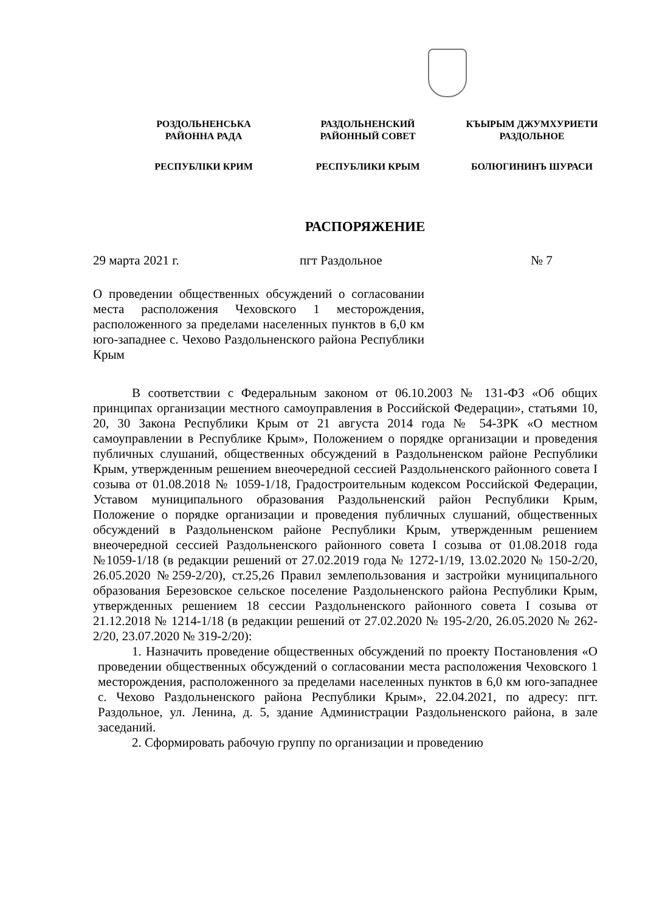РОЗДОЛЬНЕНСЬКА
РАЙОННА РАДА
РЕСПУБЛІКИ КРИМ
РАЗДОЛЬНЕНСКИЙ
РАЙОННЫЙ СОВЕТ
РЕСПУБЛИКИ КРЫМ
КЪЫРЫМ ДЖУМХУРИЕТИ
РАЗДОЛЬНОЕ
БОЛЮГИНИНЪ ШУРАСИ
РАСПОРЯЖЕНИЕ
29 марта 2021 г. пгт Раздольное № 7
О проведении общественных обсуждений о согласовании места расположения Чеховского 1 месторождения, расположенного за пределами населенных пунктов в 6,0 км юго-западнее с. Чехово Раздольненского района Республики Крым
В соответствии с Федеральным законом от 06.10.2003 № 131-ФЗ «Об общих принципах организации местного самоуправления в Российской Федерации», статьями 10, 20, 30 Закона Республики Крым от 21 августа 2014 года № 54-ЗРК «О местном самоуправлении в Республике Крым», Положением о порядке организации и проведения публичных слушаний, общественных обсуждений в Раздольненском районе Республики Крым, утвержденным решением внеочередной сессией Раздольненского районного совета I созыва от 01.08.2018 № 1059-1/18, Градостроительным кодексом Российской Федерации, Уставом муниципального образования Раздольненский район Республики Крым, Положение о порядке организации и проведения публичных слушаний, общественных обсуждений в Раздольненском районе Республики Крым, утвержденным решением внеочередной сессией Раздольненского районного совета I созыва от 01.08.2018 года №1059-1/18 (в редакции решений от 27.02.2019 года № 1272-1/19, 13.02.2020 № 150-2/20, 26.05.2020 №259-2/20), ст.25,26 Правил землепользования и застройки муниципального образования Березовское сельское поселение Раздольненского района Республики Крым, утвержденных решением 18 сессии Раздольненского районного совета I созыва от 21.12.2018 № 1214-1/18 (в редакции решений от 27.02.2020 № 195-2/20, 26.05.2020 № 262-2/20, 23.07.2020 № 319-2/20):
1. Назначить проведение общественных обсуждений по проекту Постановления «О проведении общественных обсуждений о согласовании места расположения Чеховского 1 месторождения, расположенного за пределами населенных пунктов в 6,0 км юго-западнее с. Чехово Раздольненского района Республики Крым», 22.04.2021, по адресу: пгт. Раздольное, ул. Ленина, д. 5, здание Администрации Раздольненского района, в зале заседаний.
2. Сформировать рабочую группу по организации и проведению